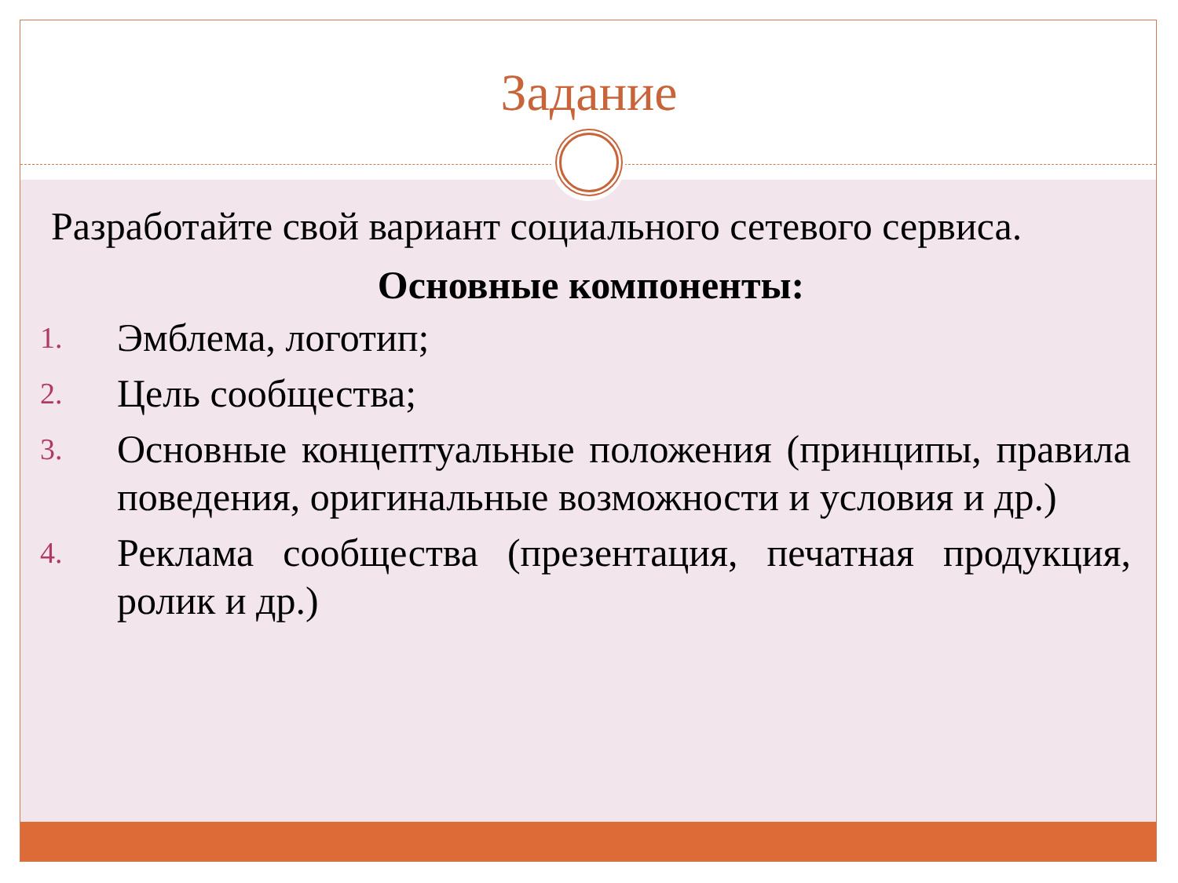Задание
Разработайте свой вариант социального сетевого сервиса.
Основные компоненты:
1. Эмблема, логотип;
2. Цель сообщества;
3. Основные концептуальные положения (принципы, правила поведения, оригинальные возможности и условия и др.)
4. Реклама сообщества (презентация, печатная продукция, ролик и др.)